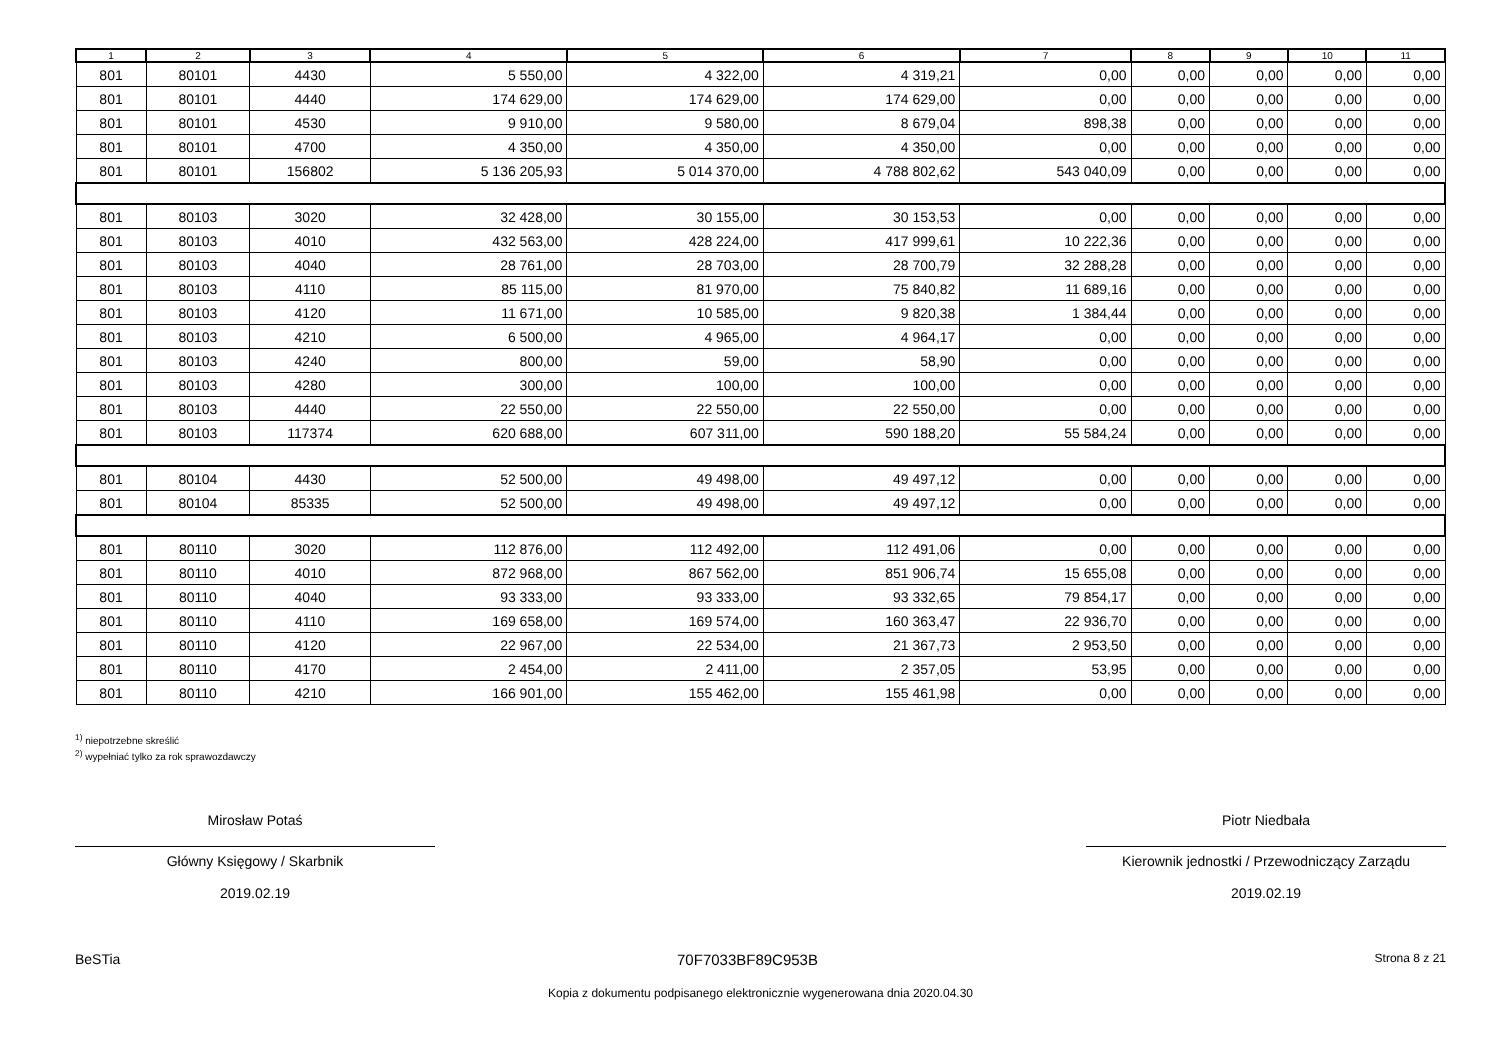| 1 | 2 | 3 | 4 | 5 | 6 | 7 | 8 | 9 | 10 | 11 |
| --- | --- | --- | --- | --- | --- | --- | --- | --- | --- | --- |
| 801 | 80101 | 4430 | 5 550,00 | 4 322,00 | 4 319,21 | 0,00 | 0,00 | 0,00 | 0,00 | 0,00 |
| 801 | 80101 | 4440 | 174 629,00 | 174 629,00 | 174 629,00 | 0,00 | 0,00 | 0,00 | 0,00 | 0,00 |
| 801 | 80101 | 4530 | 9 910,00 | 9 580,00 | 8 679,04 | 898,38 | 0,00 | 0,00 | 0,00 | 0,00 |
| 801 | 80101 | 4700 | 4 350,00 | 4 350,00 | 4 350,00 | 0,00 | 0,00 | 0,00 | 0,00 | 0,00 |
| 801 | 80101 | 156802 | 5 136 205,93 | 5 014 370,00 | 4 788 802,62 | 543 040,09 | 0,00 | 0,00 | 0,00 | 0,00 |
| 801 | 80103 | 3020 | 32 428,00 | 30 155,00 | 30 153,53 | 0,00 | 0,00 | 0,00 | 0,00 | 0,00 |
| 801 | 80103 | 4010 | 432 563,00 | 428 224,00 | 417 999,61 | 10 222,36 | 0,00 | 0,00 | 0,00 | 0,00 |
| 801 | 80103 | 4040 | 28 761,00 | 28 703,00 | 28 700,79 | 32 288,28 | 0,00 | 0,00 | 0,00 | 0,00 |
| 801 | 80103 | 4110 | 85 115,00 | 81 970,00 | 75 840,82 | 11 689,16 | 0,00 | 0,00 | 0,00 | 0,00 |
| 801 | 80103 | 4120 | 11 671,00 | 10 585,00 | 9 820,38 | 1 384,44 | 0,00 | 0,00 | 0,00 | 0,00 |
| 801 | 80103 | 4210 | 6 500,00 | 4 965,00 | 4 964,17 | 0,00 | 0,00 | 0,00 | 0,00 | 0,00 |
| 801 | 80103 | 4240 | 800,00 | 59,00 | 58,90 | 0,00 | 0,00 | 0,00 | 0,00 | 0,00 |
| 801 | 80103 | 4280 | 300,00 | 100,00 | 100,00 | 0,00 | 0,00 | 0,00 | 0,00 | 0,00 |
| 801 | 80103 | 4440 | 22 550,00 | 22 550,00 | 22 550,00 | 0,00 | 0,00 | 0,00 | 0,00 | 0,00 |
| 801 | 80103 | 117374 | 620 688,00 | 607 311,00 | 590 188,20 | 55 584,24 | 0,00 | 0,00 | 0,00 | 0,00 |
| 801 | 80104 | 4430 | 52 500,00 | 49 498,00 | 49 497,12 | 0,00 | 0,00 | 0,00 | 0,00 | 0,00 |
| 801 | 80104 | 85335 | 52 500,00 | 49 498,00 | 49 497,12 | 0,00 | 0,00 | 0,00 | 0,00 | 0,00 |
| 801 | 80110 | 3020 | 112 876,00 | 112 492,00 | 112 491,06 | 0,00 | 0,00 | 0,00 | 0,00 | 0,00 |
| 801 | 80110 | 4010 | 872 968,00 | 867 562,00 | 851 906,74 | 15 655,08 | 0,00 | 0,00 | 0,00 | 0,00 |
| 801 | 80110 | 4040 | 93 333,00 | 93 333,00 | 93 332,65 | 79 854,17 | 0,00 | 0,00 | 0,00 | 0,00 |
| 801 | 80110 | 4110 | 169 658,00 | 169 574,00 | 160 363,47 | 22 936,70 | 0,00 | 0,00 | 0,00 | 0,00 |
| 801 | 80110 | 4120 | 22 967,00 | 22 534,00 | 21 367,73 | 2 953,50 | 0,00 | 0,00 | 0,00 | 0,00 |
| 801 | 80110 | 4170 | 2 454,00 | 2 411,00 | 2 357,05 | 53,95 | 0,00 | 0,00 | 0,00 | 0,00 |
| 801 | 80110 | 4210 | 166 901,00 | 155 462,00 | 155 461,98 | 0,00 | 0,00 | 0,00 | 0,00 | 0,00 |
<sup>1)</sup> niepotrzebne skreślić
<sup>2)</sup> wypełniać tylko za rok sprawozdawczy
Mirosław Potaś
Główny Księgowy / Skarbnik
2019.02.19
Piotr Niedbała
Kierownik jednostki / Przewodniczący Zarządu
2019.02.19
BeSTia 70F7033BF89C953B Strona 8 z 21
Kopia z dokumentu podpisanego elektronicznie wygenerowana dnia 2020.04.30